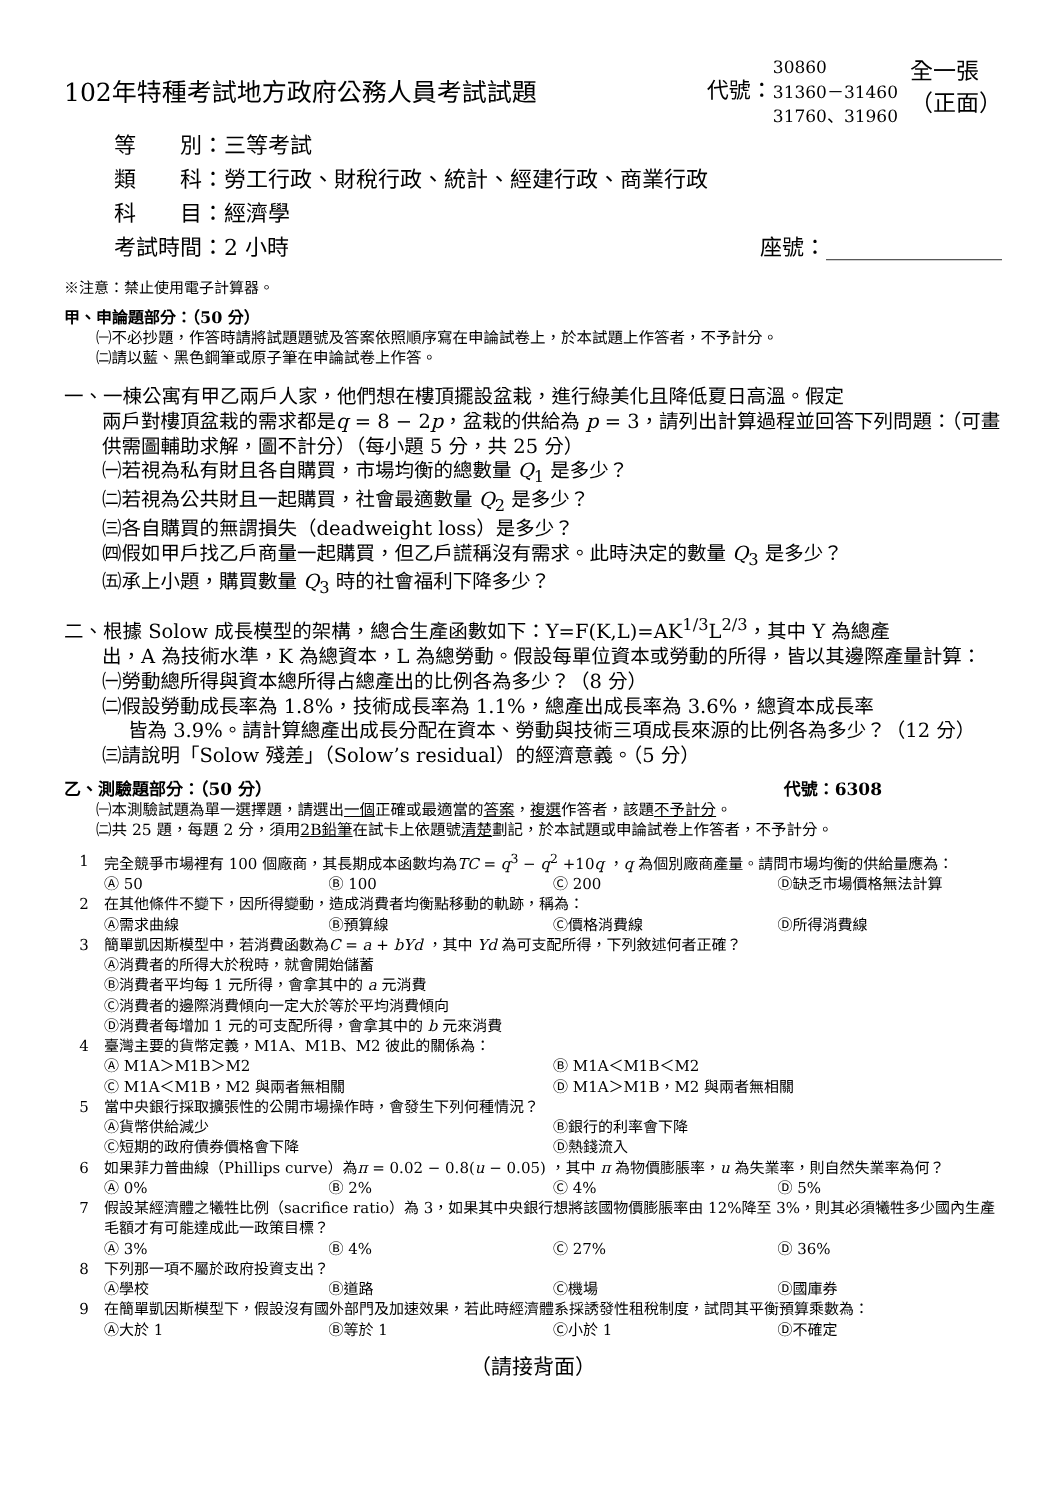102年特種考試地方政府公務人員考試試題
代號：
30860
31360－31460
31760、31960
全一張
（正面）
等　　別：三等考試
類　　科：勞工行政、財稅行政、統計、經建行政、商業行政
科　　目：經濟學
考試時間：2 小時 座號：________________
※注意：禁止使用電子計算器。
甲、申論題部分：（50 分）
㈠不必抄題，作答時請將試題題號及答案依照順序寫在申論試卷上，於本試題上作答者，不予計分。
㈡請以藍、黑色鋼筆或原子筆在申論試卷上作答。
一、一棟公寓有甲乙兩戶人家，他們想在樓頂擺設盆栽，進行綠美化且降低夏日高溫。假定
兩戶對樓頂盆栽的需求都是q = 8 − 2p，盆栽的供給為 p = 3，請列出計算過程並回答下列問題：（可畫供需圖輔助求解，圖不計分）（每小題 5 分，共 25 分）
㈠若視為私有財且各自購買，市場均衡的總數量 Q<sub>1</sub> 是多少？
㈡若視為公共財且一起購買，社會最適數量 Q<sub>2</sub> 是多少？
㈢各自購買的無謂損失（deadweight loss）是多少？
㈣假如甲戶找乙戶商量一起購買，但乙戶謊稱沒有需求。此時決定的數量 Q<sub>3</sub> 是多少？
㈤承上小題，購買數量 Q<sub>3</sub> 時的社會福利下降多少？
二、根據 Solow 成長模型的架構，總合生產函數如下：Y=F(K,L)=AK<sup>1/3</sup>L<sup>2/3</sup>，其中 Y 為總產
出，A 為技術水準，K 為總資本，L 為總勞動。假設每單位資本或勞動的所得，皆以其邊際產量計算：
㈠勞動總所得與資本總所得占總產出的比例各為多少？（8 分）
㈡假設勞動成長率為 1.8%，技術成長率為 1.1%，總產出成長率為 3.6%，總資本成長率
皆為 3.9%。請計算總產出成長分配在資本、勞動與技術三項成長來源的比例各為多少？（12 分）
㈢請說明「Solow 殘差」（Solow’s residual）的經濟意義。（5 分）
乙、測驗題部分：（50 分） 代號：6308
㈠本測驗試題為單一選擇題，請選出一個正確或最適當的答案，複選作答者，該題不予計分。
㈡共 25 題，每題 2 分，須用2B鉛筆在試卡上依題號清楚劃記，於本試題或申論試卷上作答者，不予計分。
1 完全競爭市場裡有 100 個廠商，其長期成本函數均為TC = q<sup>3</sup> − q<sup>2</sup> +10q ，q 為個別廠商產量。請問市場均衡的供給量應為：
Ⓐ 50 Ⓑ 100 Ⓒ 200 Ⓓ缺乏市場價格無法計算
2 在其他條件不變下，因所得變動，造成消費者均衡點移動的軌跡，稱為：
Ⓐ需求曲線 Ⓑ預算線 Ⓒ價格消費線 Ⓓ所得消費線
3 簡單凱因斯模型中，若消費函數為C = a + bYd ，其中 Yd 為可支配所得，下列敘述何者正確？
Ⓐ消費者的所得大於稅時，就會開始儲蓄
Ⓑ消費者平均每 1 元所得，會拿其中的 a 元消費
Ⓒ消費者的邊際消費傾向一定大於等於平均消費傾向
Ⓓ消費者每增加 1 元的可支配所得，會拿其中的 b 元來消費
4 臺灣主要的貨幣定義，M1A、M1B、M2 彼此的關係為：
Ⓐ M1A＞M1B＞M2 Ⓑ M1A＜M1B＜M2 Ⓒ M1A＜M1B，M2 與兩者無相關 Ⓓ M1A＞M1B，M2 與兩者無相關
5 當中央銀行採取擴張性的公開市場操作時，會發生下列何種情況？
Ⓐ貨幣供給減少 Ⓑ銀行的利率會下降 Ⓒ短期的政府債券價格會下降 Ⓓ熱錢流入
6 如果菲力普曲線（Phillips curve）為π = 0.02 − 0.8(u − 0.05) ，其中 π 為物價膨脹率，u 為失業率，則自然失業率為何？
Ⓐ 0% Ⓑ 2% Ⓒ 4% Ⓓ 5%
7 假設某經濟體之犧牲比例（sacrifice ratio）為 3，如果其中央銀行想將該國物價膨脹率由 12%降至 3%，則其必須犧牲多少國內生產毛額才有可能達成此一政策目標？
Ⓐ 3% Ⓑ 4% Ⓒ 27% Ⓓ 36%
8 下列那一項不屬於政府投資支出？
Ⓐ學校 Ⓑ道路 Ⓒ機場 Ⓓ國庫券
9 在簡單凱因斯模型下，假設沒有國外部門及加速效果，若此時經濟體系採誘發性租稅制度，試問其平衡預算乘數為：
Ⓐ大於 1 Ⓑ等於 1 Ⓒ小於 1 Ⓓ不確定
（請接背面）